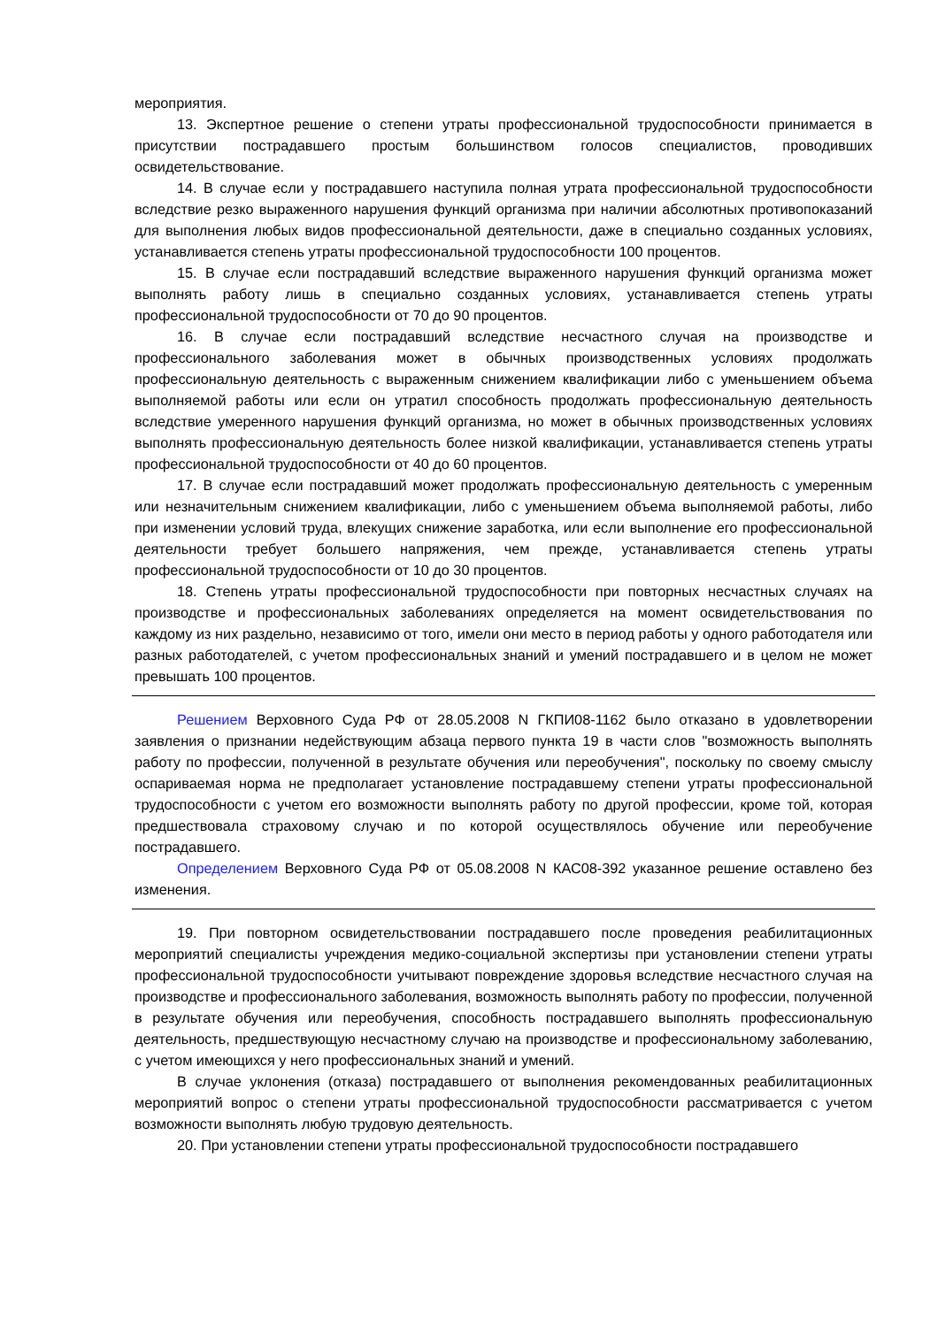мероприятия.
13. Экспертное решение о степени утраты профессиональной трудоспособности принимается в присутствии пострадавшего простым большинством голосов специалистов, проводивших освидетельствование.
14. В случае если у пострадавшего наступила полная утрата профессиональной трудоспособности вследствие резко выраженного нарушения функций организма при наличии абсолютных противопоказаний для выполнения любых видов профессиональной деятельности, даже в специально созданных условиях, устанавливается степень утраты профессиональной трудоспособности 100 процентов.
15. В случае если пострадавший вследствие выраженного нарушения функций организма может выполнять работу лишь в специально созданных условиях, устанавливается степень утраты профессиональной трудоспособности от 70 до 90 процентов.
16. В случае если пострадавший вследствие несчастного случая на производстве и профессионального заболевания может в обычных производственных условиях продолжать профессиональную деятельность с выраженным снижением квалификации либо с уменьшением объема выполняемой работы или если он утратил способность продолжать профессиональную деятельность вследствие умеренного нарушения функций организма, но может в обычных производственных условиях выполнять профессиональную деятельность более низкой квалификации, устанавливается степень утраты профессиональной трудоспособности от 40 до 60 процентов.
17. В случае если пострадавший может продолжать профессиональную деятельность с умеренным или незначительным снижением квалификации, либо с уменьшением объема выполняемой работы, либо при изменении условий труда, влекущих снижение заработка, или если выполнение его профессиональной деятельности требует большего напряжения, чем прежде, устанавливается степень утраты профессиональной трудоспособности от 10 до 30 процентов.
18. Степень утраты профессиональной трудоспособности при повторных несчастных случаях на производстве и профессиональных заболеваниях определяется на момент освидетельствования по каждому из них раздельно, независимо от того, имели они место в период работы у одного работодателя или разных работодателей, с учетом профессиональных знаний и умений пострадавшего и в целом не может превышать 100 процентов.
Решением Верховного Суда РФ от 28.05.2008 N ГКПИ08-1162 было отказано в удовлетворении заявления о признании недействующим абзаца первого пункта 19 в части слов "возможность выполнять работу по профессии, полученной в результате обучения или переобучения", поскольку по своему смыслу оспариваемая норма не предполагает установление пострадавшему степени утраты профессиональной трудоспособности с учетом его возможности выполнять работу по другой профессии, кроме той, которая предшествовала страховому случаю и по которой осуществлялось обучение или переобучение пострадавшего.
Определением Верховного Суда РФ от 05.08.2008 N КАС08-392 указанное решение оставлено без изменения.
19. При повторном освидетельствовании пострадавшего после проведения реабилитационных мероприятий специалисты учреждения медико-социальной экспертизы при установлении степени утраты профессиональной трудоспособности учитывают повреждение здоровья вследствие несчастного случая на производстве и профессионального заболевания, возможность выполнять работу по профессии, полученной в результате обучения или переобучения, способность пострадавшего выполнять профессиональную деятельность, предшествующую несчастному случаю на производстве и профессиональному заболеванию, с учетом имеющихся у него профессиональных знаний и умений.
В случае уклонения (отказа) пострадавшего от выполнения рекомендованных реабилитационных мероприятий вопрос о степени утраты профессиональной трудоспособности рассматривается с учетом возможности выполнять любую трудовую деятельность.
20. При установлении степени утраты профессиональной трудоспособности пострадавшего